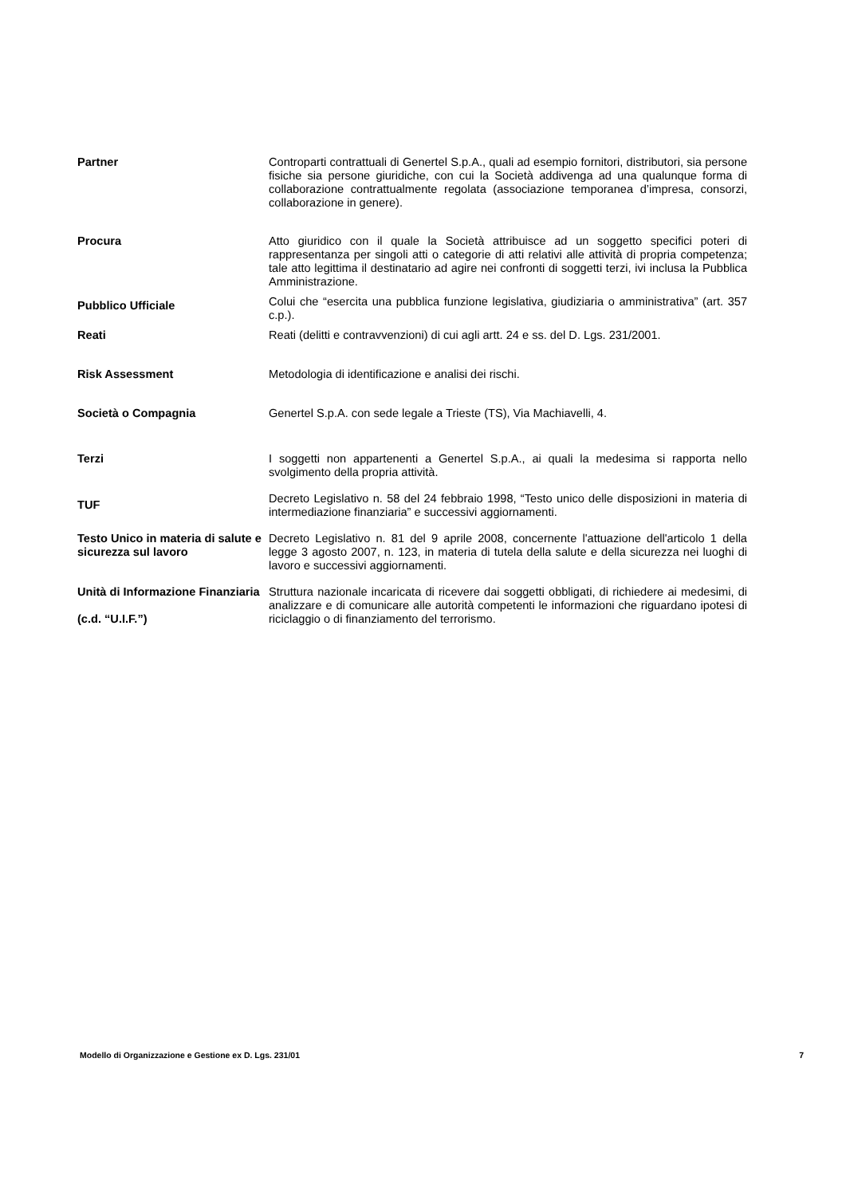| Partner | Controparti contrattuali di Genertel S.p.A., quali ad esempio fornitori, distributori, sia persone fisiche sia persone giuridiche, con cui la Società addivenga ad una qualunque forma di collaborazione contrattualmente regolata (associazione temporanea d’impresa, consorzi, collaborazione in genere). |
| Procura | Atto giuridico con il quale la Società attribuisce ad un soggetto specifici poteri di rappresentanza per singoli atti o categorie di atti relativi alle attività di propria competenza; tale atto legittima il destinatario ad agire nei confronti di soggetti terzi, ivi inclusa la Pubblica Amministrazione. |
| Pubblico Ufficiale | Colui che “esercita una pubblica funzione legislativa, giudiziaria o amministrativa” (art. 357 c.p.). |
| Reati | Reati (delitti e contravvenzioni) di cui agli artt. 24 e ss. del D. Lgs. 231/2001. |
| Risk Assessment | Metodologia di identificazione e analisi dei rischi. |
| Società o Compagnia | Genertel S.p.A. con sede legale a Trieste (TS), Via Machiavelli, 4. |
| Terzi | I soggetti non appartenenti a Genertel S.p.A., ai quali la medesima si rapporta nello svolgimento della propria attività. |
| TUF | Decreto Legislativo n. 58 del 24 febbraio 1998, “Testo unico delle disposizioni in materia di intermediazione finanziaria” e successivi aggiornamenti. |
| Testo Unico in materia di salute e sicurezza sul lavoro | Decreto Legislativo n. 81 del 9 aprile 2008, concernente l'attuazione dell'articolo 1 della legge 3 agosto 2007, n. 123, in materia di tutela della salute e della sicurezza nei luoghi di lavoro e successivi aggiornamenti. |
| Unità di Informazione Finanziaria (c.d. “U.I.F.”) | Struttura nazionale incaricata di ricevere dai soggetti obbligati, di richiedere ai medesimi, di analizzare e di comunicare alle autorità competenti le informazioni che riguardano ipotesi di riciclaggio o di finanziamento del terrorismo. |
Modello di Organizzazione e Gestione ex D. Lgs. 231/01 7